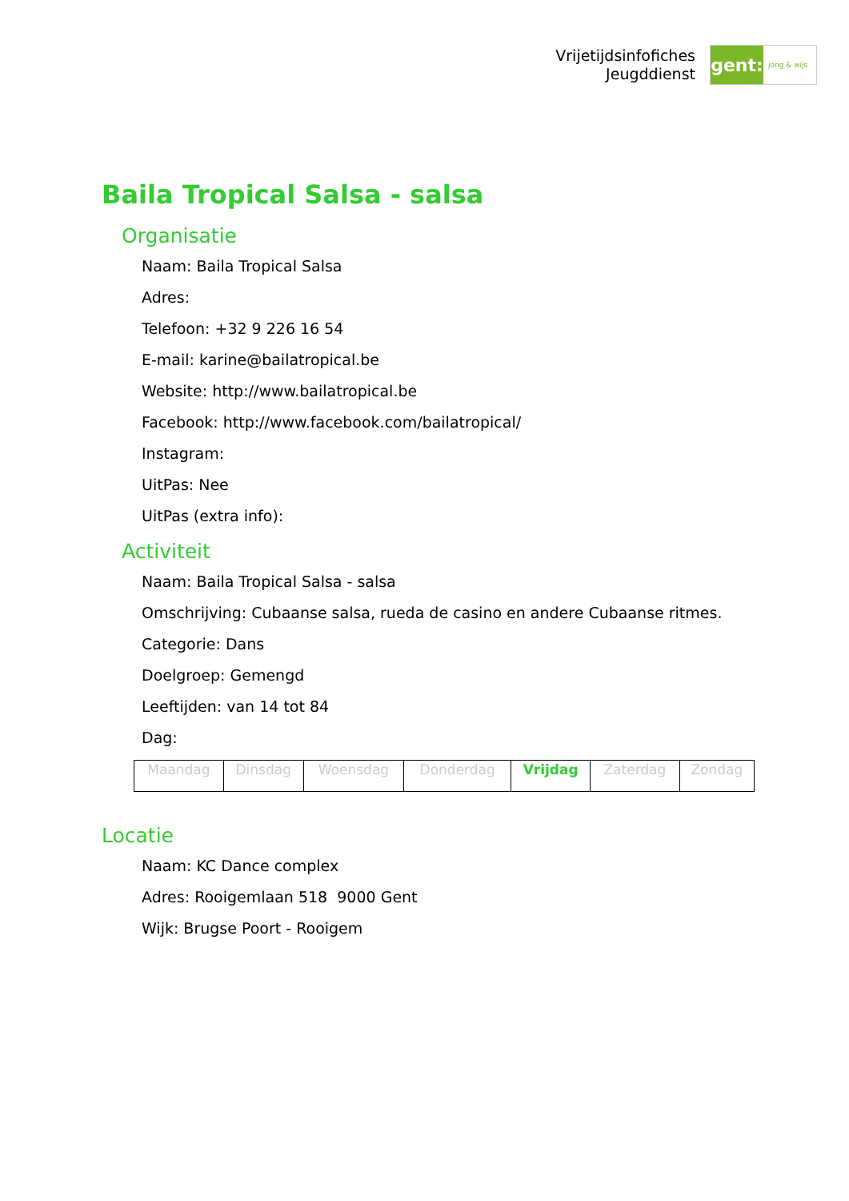Vrijetijdsinfofiches
Jeugddienst
gent:
jong & wijs
Baila Tropical Salsa - salsa
Organisatie
Naam: Baila Tropical Salsa
Adres:
Telefoon: +32 9 226 16 54
E-mail: karine@bailatropical.be
Website: http://www.bailatropical.be
Facebook: http://www.facebook.com/bailatropical/
Instagram:
UitPas: Nee
UitPas (extra info):
Activiteit
Naam: Baila Tropical Salsa - salsa
Omschrijving: Cubaanse salsa, rueda de casino en andere Cubaanse ritmes.
Categorie: Dans
Doelgroep: Gemengd
Leeftijden: van 14 tot 84
Dag:
| Maandag | Dinsdag | Woensdag | Donderdag | Vrijdag | Zaterdag | Zondag |
Locatie
Naam: KC Dance complex
Adres: Rooigemlaan 518 9000 Gent
Wijk: Brugse Poort - Rooigem